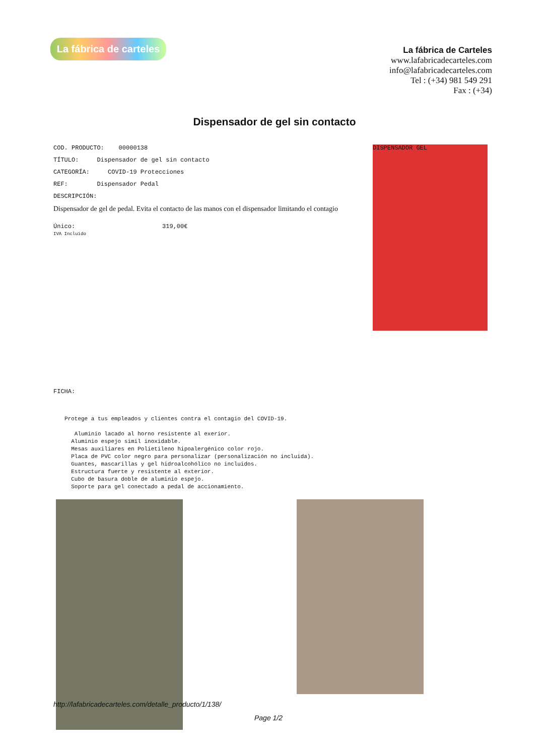La fábrica de carteles
La fábrica de Carteles
www.lafabricadecarteles.com
info@lafabricadecarteles.com
Tel : (+34) 981 549 291
Fax : (+34)
Dispensador de gel sin contacto
COD. PRODUCTO: 00000138
TÍTULO: Dispensador de gel sin contacto
CATEGORÍA: COVID-19 Protecciones
REF: Dispensador Pedal
DESCRIPCIÓN:
Dispensador de gel de pedal. Evita el contacto de las manos con el dispensador limitando el contagio
Único: 319,00€
IVA Incluido
FICHA:
Protege a tus empleados y clientes contra el contagio del COVID-19. Aluminio lacado al horno resistente al exerior. Aluminio espejo simil inoxidable. Mesas auxiliares en Polietileno hipoalergénico color rojo. Placa de PVC color negro para personalizar (personalización no incluida). Guantes, mascarillas y gel hidroalcohólico no incluidos. Estructura fuerte y resistente al exterior. Cubo de basura doble de aluminio espejo. Soporte para gel conectado a pedal de accionamiento.
DISPENSADOR GEL
http://lafabricadecarteles.com/detalle_producto/1/138/
Page 1/2